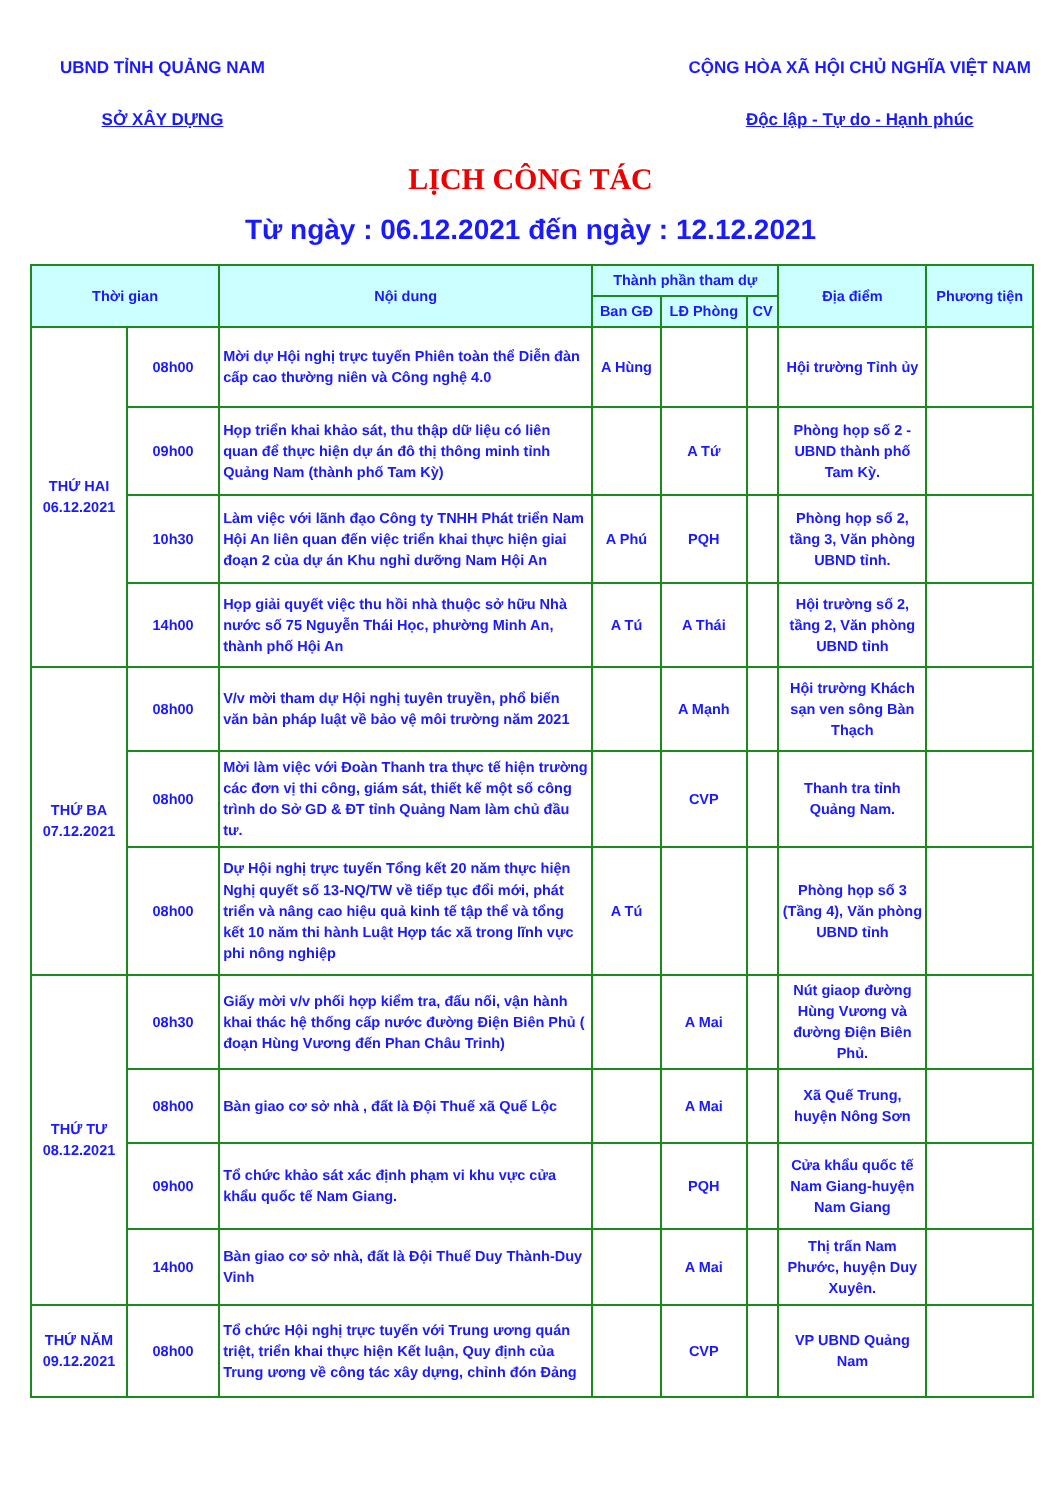UBND TỈNH QUẢNG NAM
SỞ XÂY DỰNG
CỘNG HÒA XÃ HỘI CHỦ NGHĨA VIỆT NAM
Độc lập - Tự do - Hạnh phúc
LỊCH CÔNG TÁC
Từ ngày : 06.12.2021 đến ngày : 12.12.2021
| Thời gian | | Nội dung | Thành phần tham dự | | | Địa điểm | Phương tiện |
| --- | --- | --- | --- | --- | --- | --- | --- |
| | | | Ban GĐ | LĐ Phòng | CV | | |
| THỨ HAI 06.12.2021 | 08h00 | Mời dự Hội nghị trực tuyến Phiên toàn thể Diễn đàn cấp cao thường niên và Công nghệ 4.0 | A Hùng | | | Hội trường Tỉnh ủy | |
| | 09h00 | Họp triển khai khảo sát, thu thập dữ liệu có liên quan để thực hiện dự án đô thị thông minh tỉnh Quảng Nam (thành phố Tam Kỳ) | | A Tứ | | Phòng họp số 2 - UBND thành phố Tam Kỳ. | |
| | 10h30 | Làm việc với lãnh đạo Công ty TNHH Phát triển Nam Hội An liên quan đến việc triển khai thực hiện giai đoạn 2 của dự án Khu nghỉ dưỡng Nam Hội An | A Phú | PQH | | Phòng họp số 2, tầng 3, Văn phòng UBND tỉnh. | |
| | 14h00 | Họp giải quyết việc thu hồi nhà thuộc sở hữu Nhà nước số 75 Nguyễn Thái Học, phường Minh An, thành phố Hội An | A Tú | A Thái | | Hội trường số 2, tầng 2, Văn phòng UBND tỉnh | |
| THỨ BA 07.12.2021 | 08h00 | V/v mời tham dự Hội nghị tuyên truyền, phổ biến văn bản pháp luật về bảo vệ môi trường năm 2021 | | A Mạnh | | Hội trường Khách sạn ven sông Bàn Thạch | |
| | 08h00 | Mời làm việc với Đoàn Thanh tra thực tế hiện trường các đơn vị thi công, giám sát, thiết kế một số công trình do Sở GD & ĐT tỉnh Quảng Nam làm chủ đầu tư. | | CVP | | Thanh tra tỉnh Quảng Nam. | |
| | 08h00 | Dự Hội nghị trực tuyến Tổng kết 20 năm thực hiện Nghị quyết số 13-NQ/TW về tiếp tục đổi mới, phát triển và nâng cao hiệu quả kinh tế tập thể và tổng kết 10 năm thi hành Luật Hợp tác xã trong lĩnh vực phi nông nghiệp | A Tú | | | Phòng họp số 3 (Tầng 4), Văn phòng UBND tỉnh | |
| THỨ TƯ 08.12.2021 | 08h30 | Giấy mời v/v phối hợp kiểm tra, đấu nối, vận hành khai thác hệ thống cấp nước đường Điện Biên Phủ ( đoạn Hùng Vương đến Phan Châu Trinh) | | A Mai | | Nút giaop đường Hùng Vương và đường Điện Biên Phủ. | |
| | 08h00 | Bàn giao cơ sở nhà , đất là Đội Thuế xã Quế Lộc | | A Mai | | Xã Quế Trung, huyện Nông Sơn | |
| | 09h00 | Tổ chức khảo sát xác định phạm vi khu vực cửa khẩu quốc tế Nam Giang. | | PQH | | Cửa khẩu quốc tế Nam Giang-huyện Nam Giang | |
| | 14h00 | Bàn giao cơ sở nhà, đất là Đội Thuế Duy Thành-Duy Vinh | | A Mai | | Thị trấn Nam Phước, huyện Duy Xuyên. | |
| THỨ NĂM 09.12.2021 | 08h00 | Tổ chức Hội nghị trực tuyến với Trung ương quán triệt, triển khai thực hiện Kết luận, Quy định của Trung ương về công tác xây dựng, chỉnh đón Đảng | | CVP | | VP UBND Quảng Nam | |